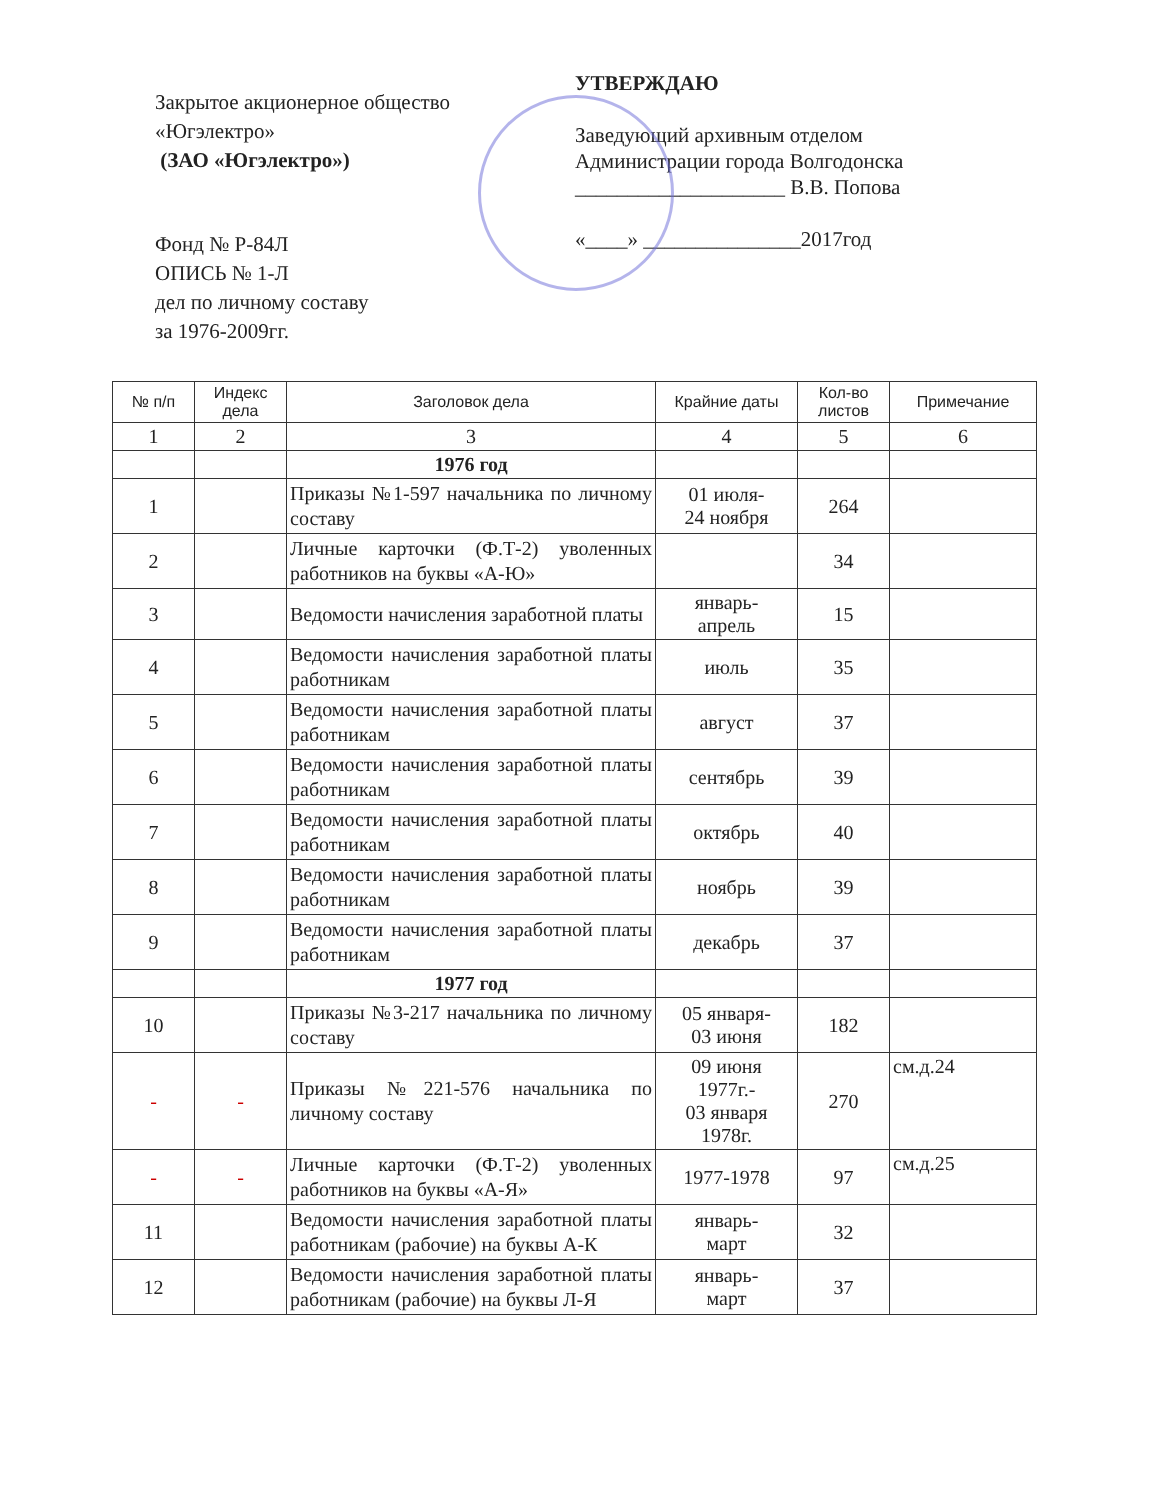Закрытое акционерное общество
«Югэлектро»
(ЗАО «Югэлектро»)
Фонд № Р-84Л
ОПИСЬ № 1-Л
дел по личному составу
за 1976-2009гг.
УТВЕРЖДАЮ
Заведующий архивным отделом
Администрации города Волгодонска
____________________ В.В. Попова
«____» _______________2017год
| № п/п | Индекс дела | Заголовок дела | Крайние даты | Кол-во листов | Примечание |
| --- | --- | --- | --- | --- | --- |
| 1 | 2 | 3 | 4 | 5 | 6 |
| | | 1976 год | | | |
| 1 | | Приказы №1-597 начальника по личному составу | 01 июля- 24 ноября | 264 | |
| 2 | | Личные карточки (Ф.Т-2) уволенных работников на буквы «А-Ю» | | 34 | |
| 3 | | Ведомости начисления заработной платы | январь- апрель | 15 | |
| 4 | | Ведомости начисления заработной платы работникам | июль | 35 | |
| 5 | | Ведомости начисления заработной платы работникам | август | 37 | |
| 6 | | Ведомости начисления заработной платы работникам | сентябрь | 39 | |
| 7 | | Ведомости начисления заработной платы работникам | октябрь | 40 | |
| 8 | | Ведомости начисления заработной платы работникам | ноябрь | 39 | |
| 9 | | Ведомости начисления заработной платы работникам | декабрь | 37 | |
| | | 1977 год | | | |
| 10 | | Приказы №3-217 начальника по личному составу | 05 января- 03 июня | 182 | |
| - | - | Приказы №221-576 начальника по личному составу | 09 июня 1977г.- 03 января 1978г. | 270 | см.д.24 |
| - | - | Личные карточки (Ф.Т-2) уволенных работников на буквы «А-Я» | 1977-1978 | 97 | см.д.25 |
| 11 | | Ведомости начисления заработной платы работникам (рабочие) на буквы А-К | январь- март | 32 | |
| 12 | | Ведомости начисления заработной платы работникам (рабочие) на буквы Л-Я | январь- март | 37 | |